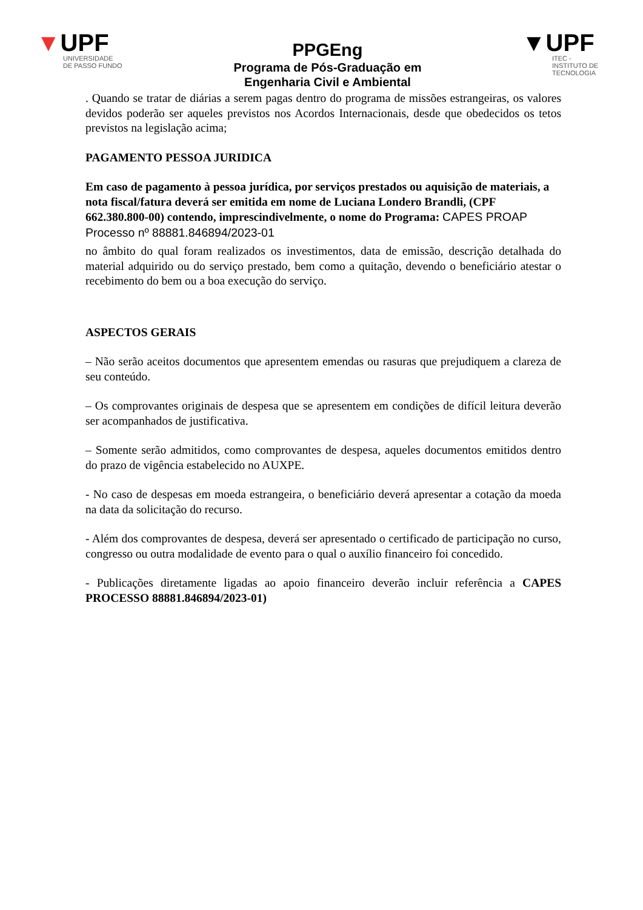▼UPF
UNIVERSIDADE
DE PASSO FUNDO
PPGEng
Programa de Pós-Graduação em
Engenharia Civil e Ambiental
▼UPF
ITEC - INSTITUTO DE
TECNOLOGIA
. Quando se tratar de diárias a serem pagas dentro do programa de missões estrangeiras, os valores devidos poderão ser aqueles previstos nos Acordos Internacionais, desde que obedecidos os tetos previstos na legislação acima;
PAGAMENTO PESSOA JURIDICA
Em caso de pagamento à pessoa jurídica, por serviços prestados ou aquisição de materiais, a nota fiscal/fatura deverá ser emitida em nome de Luciana Londero Brandli, (CPF 662.380.800-00) contendo, imprescindivelmente, o nome do Programa: CAPES PROAP Processo nº 88881.846894/2023-01
no âmbito do qual foram realizados os investimentos, data de emissão, descrição detalhada do material adquirido ou do serviço prestado, bem como a quitação, devendo o beneficiário atestar o recebimento do bem ou a boa execução do serviço.
ASPECTOS GERAIS
– Não serão aceitos documentos que apresentem emendas ou rasuras que prejudiquem a clareza de seu conteúdo.
– Os comprovantes originais de despesa que se apresentem em condições de difícil leitura deverão ser acompanhados de justificativa.
– Somente serão admitidos, como comprovantes de despesa, aqueles documentos emitidos dentro do prazo de vigência estabelecido no AUXPE.
- No caso de despesas em moeda estrangeira, o beneficiário deverá apresentar a cotação da moeda na data da solicitação do recurso.
- Além dos comprovantes de despesa, deverá ser apresentado o certificado de participação no curso, congresso ou outra modalidade de evento para o qual o auxílio financeiro foi concedido.
- Publicações diretamente ligadas ao apoio financeiro deverão incluir referência a CAPES PROCESSO 88881.846894/2023-01)